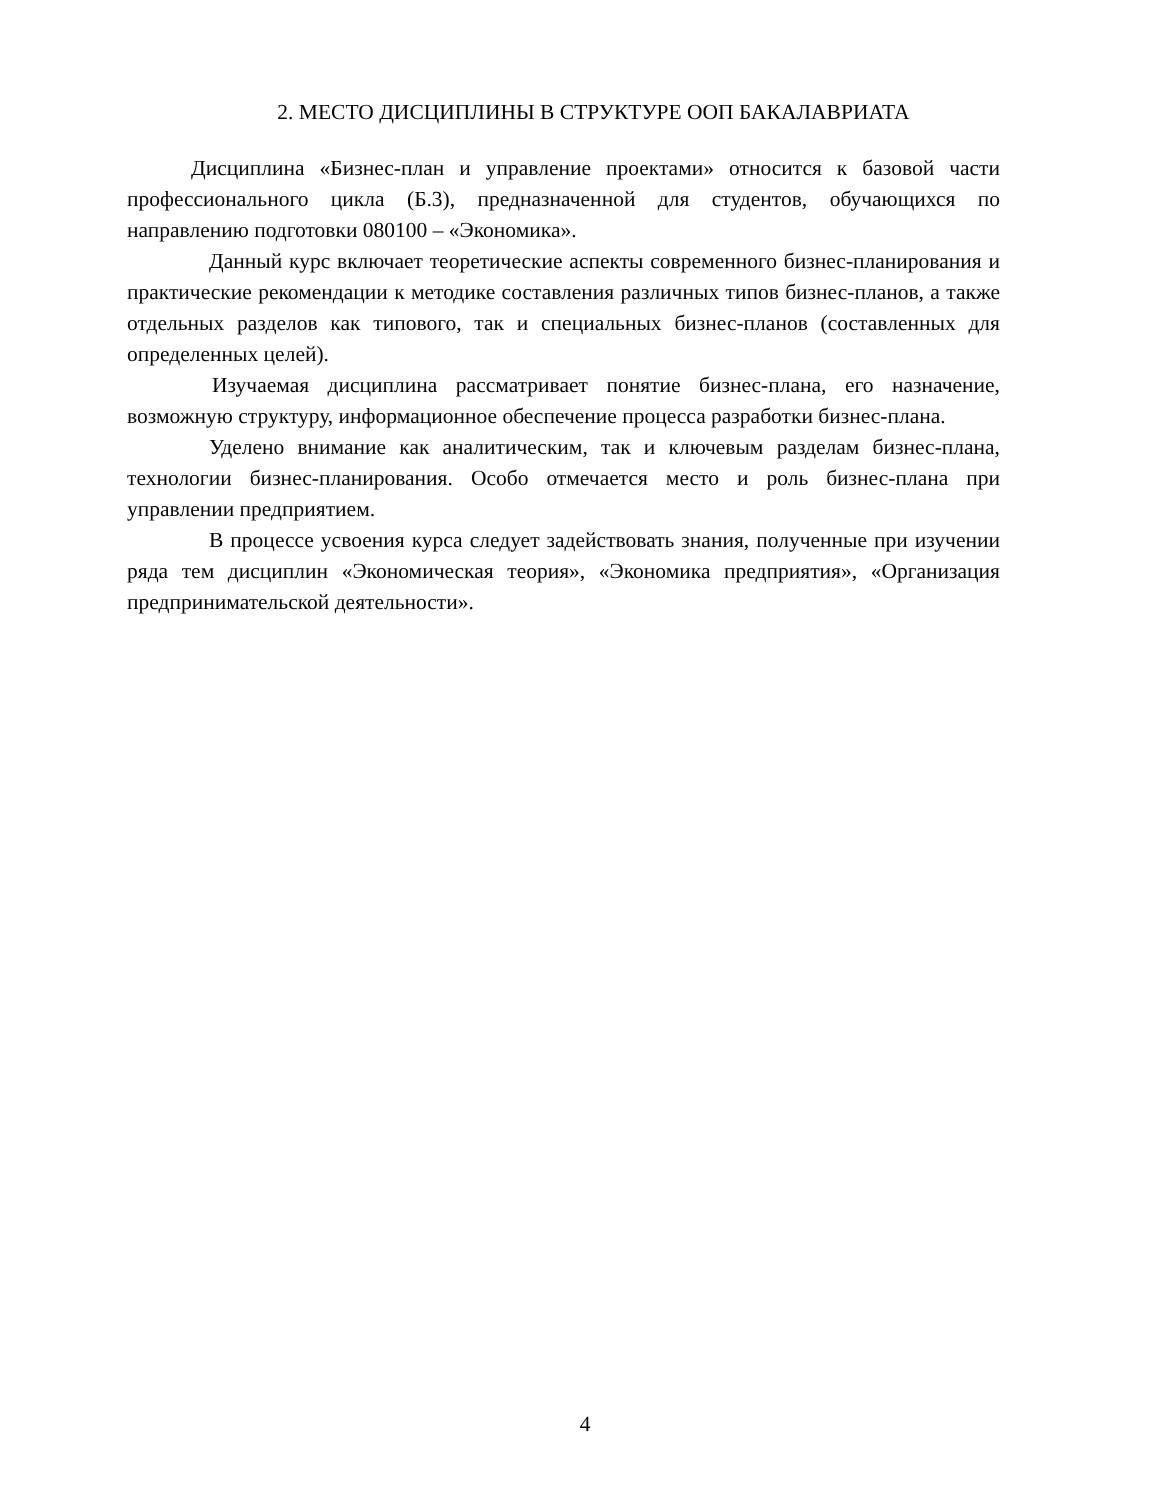2. МЕСТО ДИСЦИПЛИНЫ В СТРУКТУРЕ ООП БАКАЛАВРИАТА
Дисциплина «Бизнес-план и управление проектами» относится к базовой части профессионального цикла (Б.3), предназначенной для студентов, обучающихся по направлению подготовки 080100 – «Экономика».
Данный курс включает теоретические аспекты современного бизнес-планирования и практические рекомендации к методике составления различных типов бизнес-планов, а также отдельных разделов как типового, так и специальных бизнес-планов (составленных для определенных целей).
Изучаемая дисциплина рассматривает понятие бизнес-плана, его назначение, возможную структуру, информационное обеспечение процесса разработки бизнес-плана.
Уделено внимание как аналитическим, так и ключевым разделам бизнес-плана, технологии бизнес-планирования. Особо отмечается место и роль бизнес-плана при управлении предприятием.
В процессе усвоения курса следует задействовать знания, полученные при изучении ряда тем дисциплин «Экономическая теория», «Экономика предприятия», «Организация предпринимательской деятельности».
4